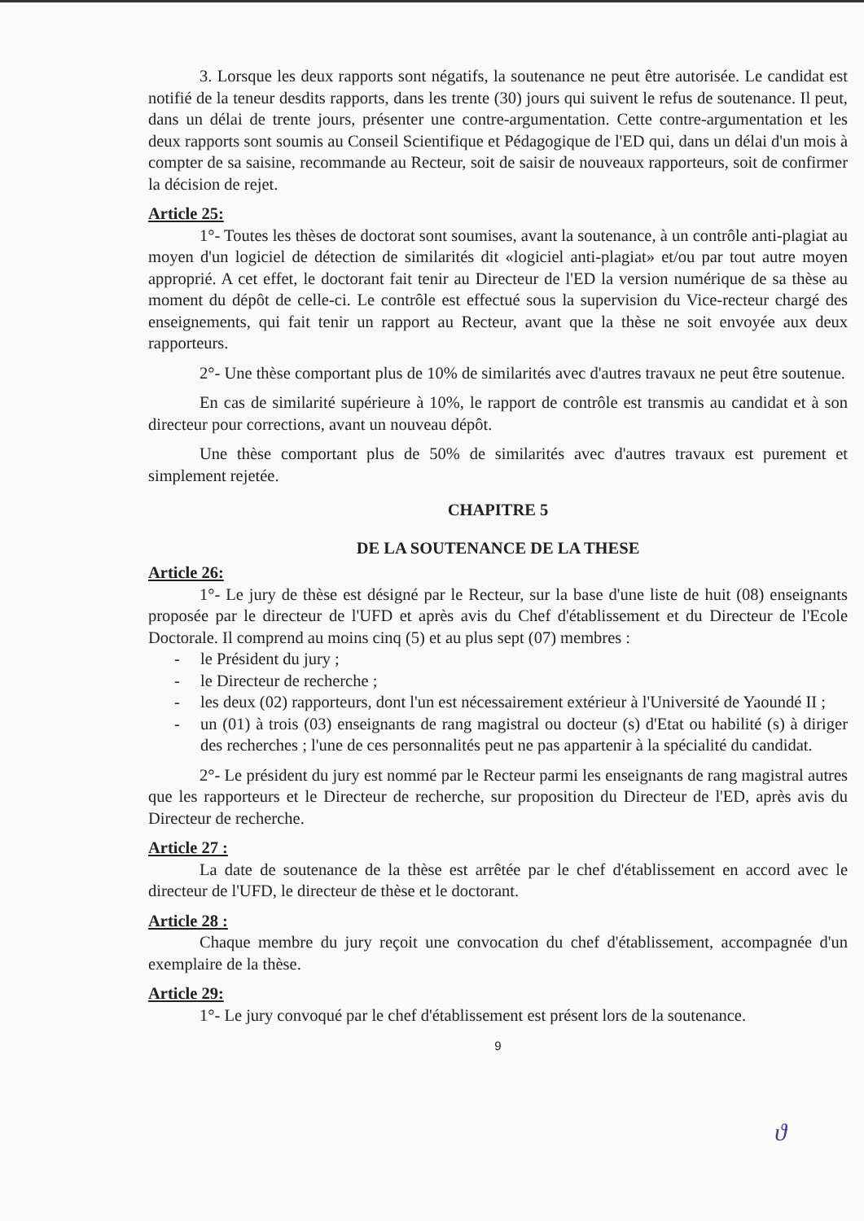3. Lorsque les deux rapports sont négatifs, la soutenance ne peut être autorisée. Le candidat est notifié de la teneur desdits rapports, dans les trente (30) jours qui suivent le refus de soutenance. Il peut, dans un délai de trente jours, présenter une contre-argumentation. Cette contre-argumentation et les deux rapports sont soumis au Conseil Scientifique et Pédagogique de l'ED qui, dans un délai d'un mois à compter de sa saisine, recommande au Recteur, soit de saisir de nouveaux rapporteurs, soit de confirmer la décision de rejet.
Article 25:
1°- Toutes les thèses de doctorat sont soumises, avant la soutenance, à un contrôle anti-plagiat au moyen d'un logiciel de détection de similarités dit «logiciel anti-plagiat» et/ou par tout autre moyen approprié. A cet effet, le doctorant fait tenir au Directeur de l'ED la version numérique de sa thèse au moment du dépôt de celle-ci. Le contrôle est effectué sous la supervision du Vice-recteur chargé des enseignements, qui fait tenir un rapport au Recteur, avant que la thèse ne soit envoyée aux deux rapporteurs.
2°- Une thèse comportant plus de 10% de similarités avec d'autres travaux ne peut être soutenue.
En cas de similarité supérieure à 10%, le rapport de contrôle est transmis au candidat et à son directeur pour corrections, avant un nouveau dépôt.
Une thèse comportant plus de 50% de similarités avec d'autres travaux est purement et simplement rejetée.
CHAPITRE 5
DE LA SOUTENANCE DE LA THESE
Article 26:
1°- Le jury de thèse est désigné par le Recteur, sur la base d'une liste de huit (08) enseignants proposée par le directeur de l'UFD et après avis du Chef d'établissement et du Directeur de l'Ecole Doctorale. Il comprend au moins cinq (5) et au plus sept (07) membres :
- le Président du jury ;
- le Directeur de recherche ;
- les deux (02) rapporteurs, dont l'un est nécessairement extérieur à l'Université de Yaoundé II ;
- un (01) à trois (03) enseignants de rang magistral ou docteur (s) d'Etat ou habilité (s) à diriger des recherches ; l'une de ces personnalités peut ne pas appartenir à la spécialité du candidat.
2°- Le président du jury est nommé par le Recteur parmi les enseignants de rang magistral autres que les rapporteurs et le Directeur de recherche, sur proposition du Directeur de l'ED, après avis du Directeur de recherche.
Article 27 :
La date de soutenance de la thèse est arrêtée par le chef d'établissement en accord avec le directeur de l'UFD, le directeur de thèse et le doctorant.
Article 28 :
Chaque membre du jury reçoit une convocation du chef d'établissement, accompagnée d'un exemplaire de la thèse.
Article 29:
1°- Le jury convoqué par le chef d'établissement est présent lors de la soutenance.
9
ϑ